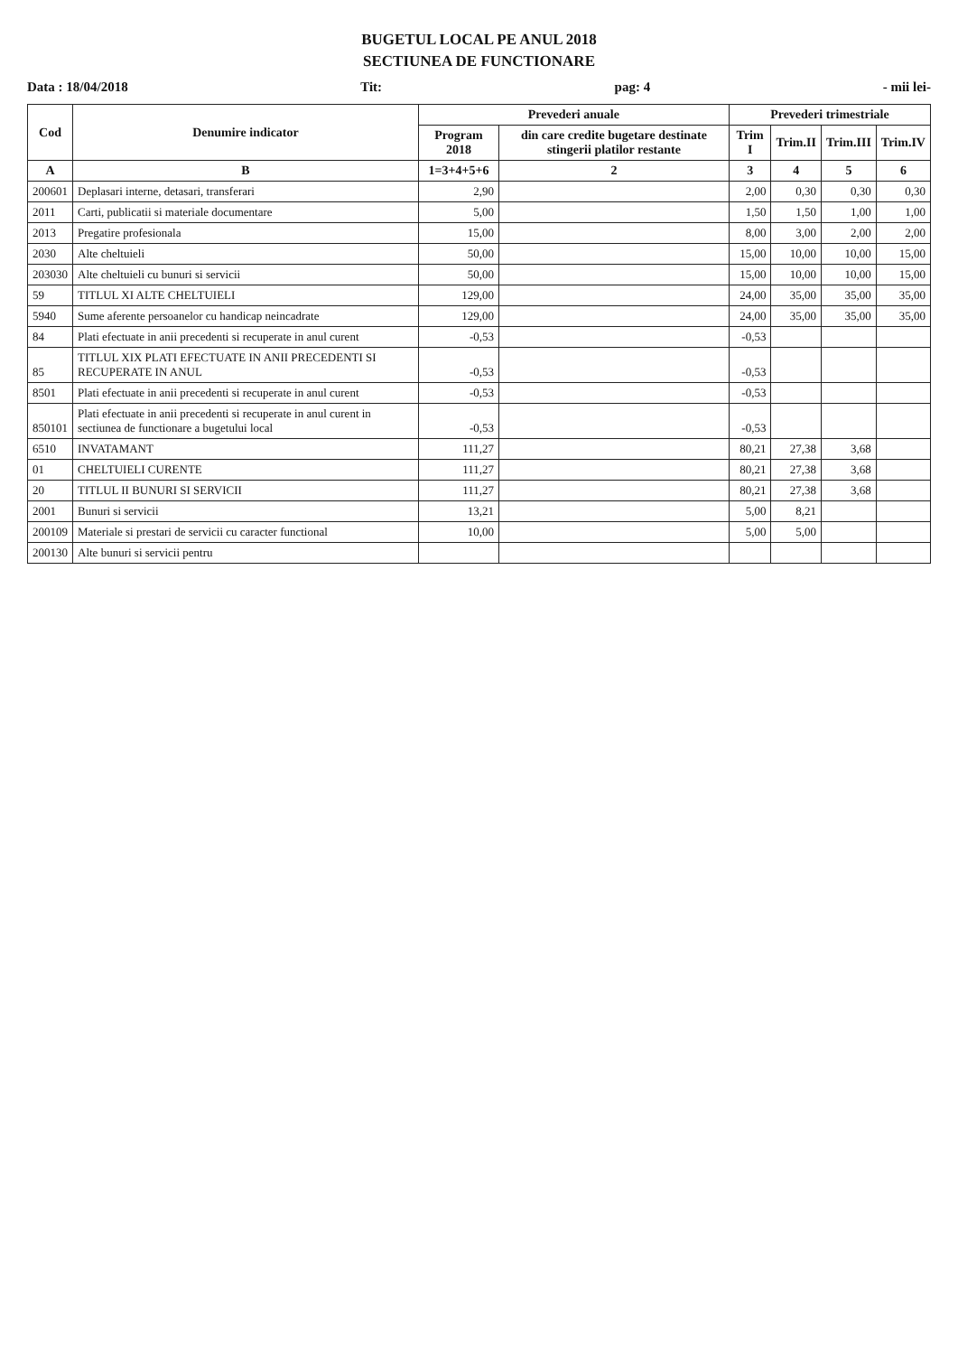BUGETUL LOCAL PE ANUL 2018
SECTIUNEA DE FUNCTIONARE
Data : 18/04/2018 Tit: pag: 4 - mii lei-
| Cod | Denumire indicator | Prevederi anuale | | Prevederi trimestriale | | | |
| --- | --- | --- | --- | --- | --- | --- | --- |
| | | Program 2018 | din care credite bugetare destinate stingerii platilor restante | Trim I | Trim.II | Trim.III | Trim.IV |
| A | B | 1=3+4+5+6 | 2 | 3 | 4 | 5 | 6 |
| 200601 | Deplasari interne, detasari, transferari | 2,90 | | 2,00 | 0,30 | 0,30 | 0,30 |
| 2011 | Carti, publicatii si materiale documentare | 5,00 | | 1,50 | 1,50 | 1,00 | 1,00 |
| 2013 | Pregatire profesionala | 15,00 | | 8,00 | 3,00 | 2,00 | 2,00 |
| 2030 | Alte cheltuieli | 50,00 | | 15,00 | 10,00 | 10,00 | 15,00 |
| 203030 | Alte cheltuieli cu bunuri si servicii | 50,00 | | 15,00 | 10,00 | 10,00 | 15,00 |
| 59 | TITLUL XI ALTE CHELTUIELI | 129,00 | | 24,00 | 35,00 | 35,00 | 35,00 |
| 5940 | Sume aferente persoanelor cu handicap neincadrate | 129,00 | | 24,00 | 35,00 | 35,00 | 35,00 |
| 84 | Plati efectuate in anii precedenti si recuperate in anul curent | -0,53 | | -0,53 | | | |
| 85 | TITLUL XIX PLATI EFECTUATE IN ANII PRECEDENTI SI RECUPERATE IN ANUL | -0,53 | | -0,53 | | | |
| 8501 | Plati efectuate in anii precedenti si recuperate in anul curent | -0,53 | | -0,53 | | | |
| 850101 | Plati efectuate in anii precedenti si recuperate in anul curent in sectiunea de functionare a bugetului local | -0,53 | | -0,53 | | | |
| 6510 | INVATAMANT | 111,27 | | 80,21 | 27,38 | 3,68 | |
| 01 | CHELTUIELI CURENTE | 111,27 | | 80,21 | 27,38 | 3,68 | |
| 20 | TITLUL II BUNURI SI SERVICII | 111,27 | | 80,21 | 27,38 | 3,68 | |
| 2001 | Bunuri si servicii | 13,21 | | 5,00 | 8,21 | | |
| 200109 | Materiale si prestari de servicii cu caracter functional | 10,00 | | 5,00 | 5,00 | | |
| 200130 | Alte bunuri si servicii pentru | | | | | | |